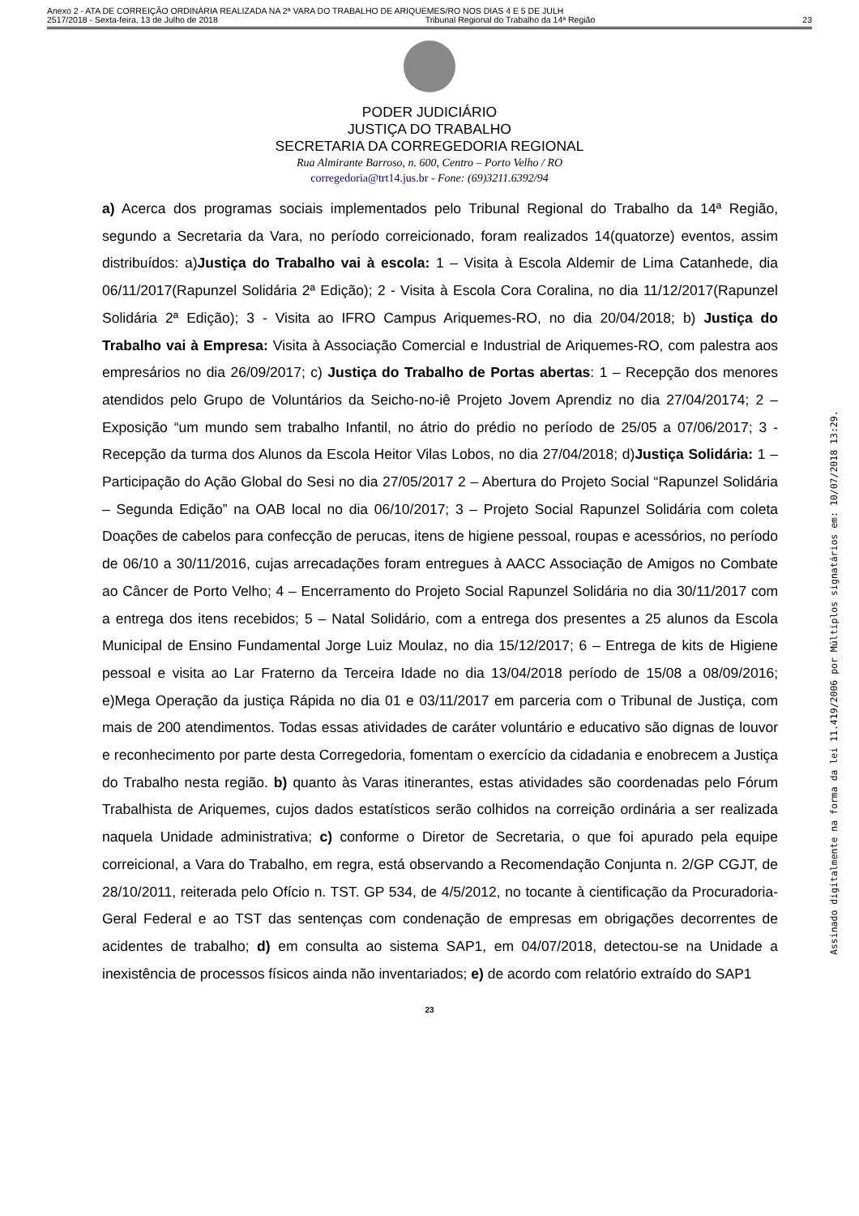Anexo 2 - ATA DE CORREIÇÃO ORDINÁRIA REALIZADA NA 2ª VARA DO TRABALHO DE ARIQUEMES/RO NOS DIAS 4 E 5 DE JULH
2517/2018 - Sexta-feira, 13 de Julho de 2018 Tribunal Regional do Trabalho da 14ª Região 23
PODER JUDICIÁRIO
JUSTIÇA DO TRABALHO
SECRETARIA DA CORREGEDORIA REGIONAL
Rua Almirante Barroso, n. 600, Centro – Porto Velho / RO
corregedoria@trt14.jus.br - Fone: (69)3211.6392/94
a) Acerca dos programas sociais implementados pelo Tribunal Regional do Trabalho da 14ª Região, segundo a Secretaria da Vara, no período correicionado, foram realizados 14(quatorze) eventos, assim distribuídos: a)Justiça do Trabalho vai à escola: 1 – Visita à Escola Aldemir de Lima Catanhede, dia 06/11/2017(Rapunzel Solidária 2ª Edição); 2 - Visita à Escola Cora Coralina, no dia 11/12/2017(Rapunzel Solidária 2ª Edição); 3 - Visita ao IFRO Campus Ariquemes-RO, no dia 20/04/2018; b) Justiça do Trabalho vai à Empresa: Visita à Associação Comercial e Industrial de Ariquemes-RO, com palestra aos empresários no dia 26/09/2017; c) Justiça do Trabalho de Portas abertas: 1 – Recepção dos menores atendidos pelo Grupo de Voluntários da Seicho-no-iê Projeto Jovem Aprendiz no dia 27/04/20174; 2 – Exposição “um mundo sem trabalho Infantil, no átrio do prédio no período de 25/05 a 07/06/2017; 3 - Recepção da turma dos Alunos da Escola Heitor Vilas Lobos, no dia 27/04/2018; d)Justiça Solidária: 1 – Participação do Ação Global do Sesi no dia 27/05/2017 2 – Abertura do Projeto Social “Rapunzel Solidária – Segunda Edição” na OAB local no dia 06/10/2017; 3 – Projeto Social Rapunzel Solidária com coleta Doações de cabelos para confecção de perucas, itens de higiene pessoal, roupas e acessórios, no período de 06/10 a 30/11/2016, cujas arrecadações foram entregues à AACC Associação de Amigos no Combate ao Câncer de Porto Velho; 4 – Encerramento do Projeto Social Rapunzel Solidária no dia 30/11/2017 com a entrega dos itens recebidos; 5 – Natal Solidário, com a entrega dos presentes a 25 alunos da Escola Municipal de Ensino Fundamental Jorge Luiz Moulaz, no dia 15/12/2017; 6 – Entrega de kits de Higiene pessoal e visita ao Lar Fraterno da Terceira Idade no dia 13/04/2018 período de 15/08 a 08/09/2016; e)Mega Operação da justiça Rápida no dia 01 e 03/11/2017 em parceria com o Tribunal de Justiça, com mais de 200 atendimentos. Todas essas atividades de caráter voluntário e educativo são dignas de louvor e reconhecimento por parte desta Corregedoria, fomentam o exercício da cidadania e enobrecem a Justiça do Trabalho nesta região. b) quanto às Varas itinerantes, estas atividades são coordenadas pelo Fórum Trabalhista de Ariquemes, cujos dados estatísticos serão colhidos na correição ordinária a ser realizada naquela Unidade administrativa; c) conforme o Diretor de Secretaria, o que foi apurado pela equipe correicional, a Vara do Trabalho, em regra, está observando a Recomendação Conjunta n. 2/GP CGJT, de 28/10/2011, reiterada pelo Ofício n. TST. GP 534, de 4/5/2012, no tocante à cientificação da Procuradoria-Geral Federal e ao TST das sentenças com condenação de empresas em obrigações decorrentes de acidentes de trabalho; d) em consulta ao sistema SAP1, em 04/07/2018, detectou-se na Unidade a inexistência de processos físicos ainda não inventariados; e) de acordo com relatório extraído do SAP1
23
Assinado digitalmente na forma da lei 11.419/2006 por Múltiplos signatários em: 10/07/2018 13:29.